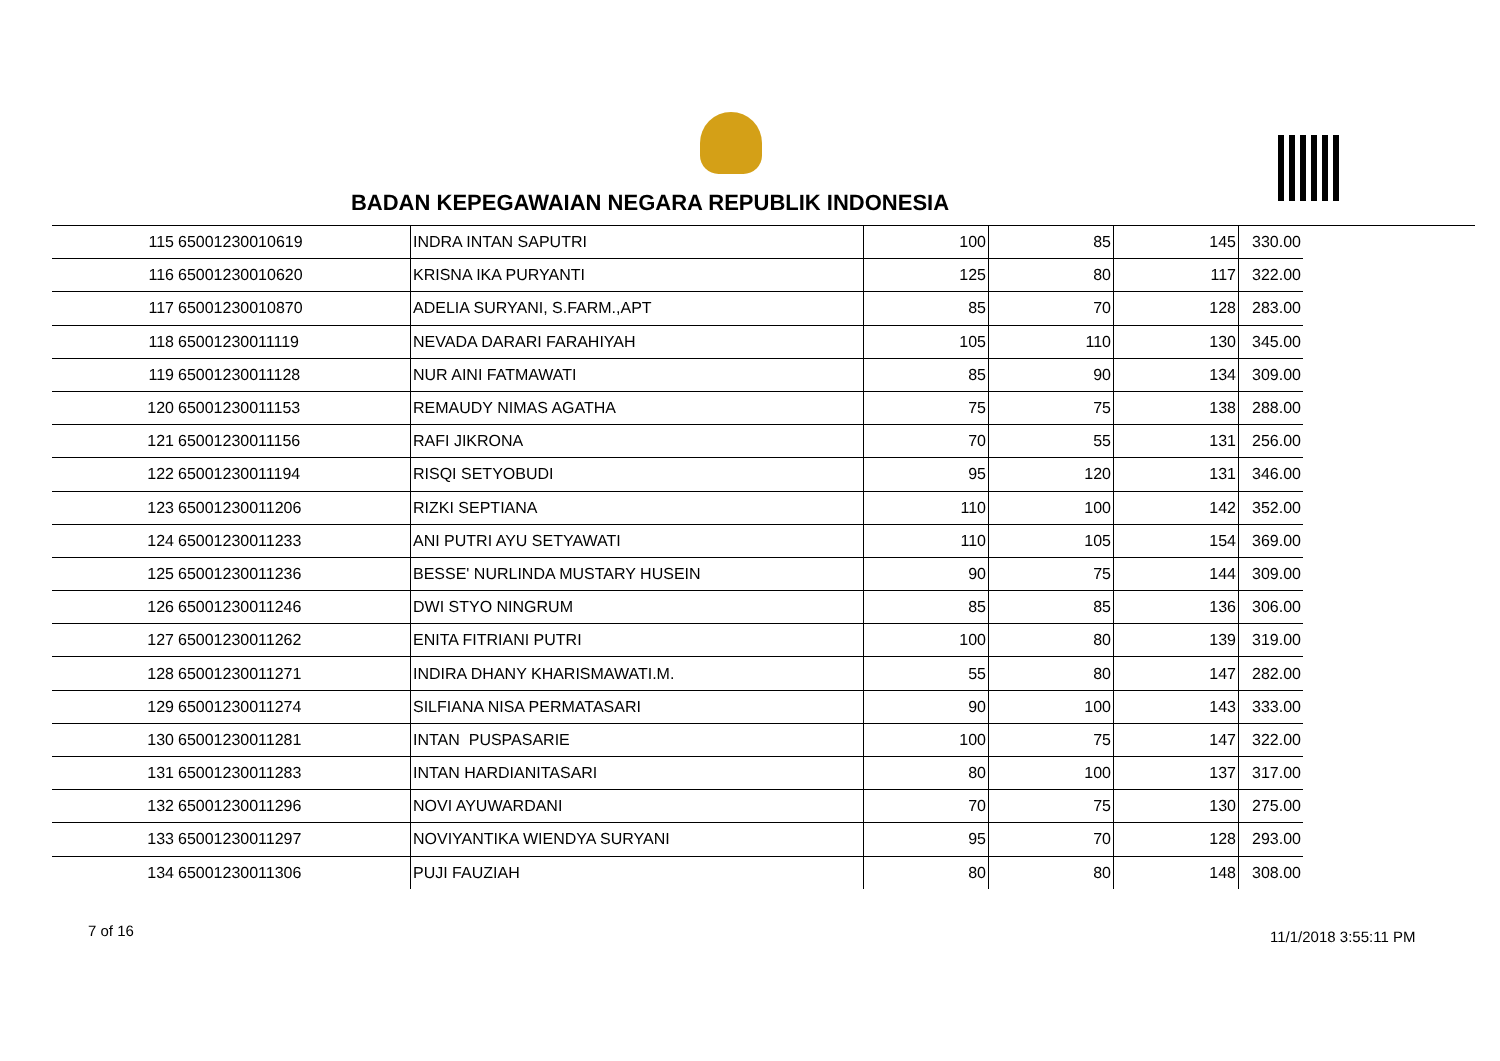BADAN KEPEGAWAIAN NEGARA REPUBLIK INDONESIA
| 115 | 65001230010619 | INDRA INTAN SAPUTRI | 100 | 85 | 145 | 330.00 |
| 116 | 65001230010620 | KRISNA IKA PURYANTI | 125 | 80 | 117 | 322.00 |
| 117 | 65001230010870 | ADELIA SURYANI, S.FARM.,APT | 85 | 70 | 128 | 283.00 |
| 118 | 65001230011119 | NEVADA DARARI FARAHIYAH | 105 | 110 | 130 | 345.00 |
| 119 | 65001230011128 | NUR AINI FATMAWATI | 85 | 90 | 134 | 309.00 |
| 120 | 65001230011153 | REMAUDY NIMAS AGATHA | 75 | 75 | 138 | 288.00 |
| 121 | 65001230011156 | RAFI JIKRONA | 70 | 55 | 131 | 256.00 |
| 122 | 65001230011194 | RISQI SETYOBUDI | 95 | 120 | 131 | 346.00 |
| 123 | 65001230011206 | RIZKI SEPTIANA | 110 | 100 | 142 | 352.00 |
| 124 | 65001230011233 | ANI PUTRI AYU SETYAWATI | 110 | 105 | 154 | 369.00 |
| 125 | 65001230011236 | BESSE' NURLINDA MUSTARY HUSEIN | 90 | 75 | 144 | 309.00 |
| 126 | 65001230011246 | DWI STYO NINGRUM | 85 | 85 | 136 | 306.00 |
| 127 | 65001230011262 | ENITA FITRIANI PUTRI | 100 | 80 | 139 | 319.00 |
| 128 | 65001230011271 | INDIRA DHANY KHARISMAWATI.M. | 55 | 80 | 147 | 282.00 |
| 129 | 65001230011274 | SILFIANA NISA PERMATASARI | 90 | 100 | 143 | 333.00 |
| 130 | 65001230011281 | INTAN PUSPASARIE | 100 | 75 | 147 | 322.00 |
| 131 | 65001230011283 | INTAN HARDIANITASARI | 80 | 100 | 137 | 317.00 |
| 132 | 65001230011296 | NOVI AYUWARDANI | 70 | 75 | 130 | 275.00 |
| 133 | 65001230011297 | NOVIYANTIKA WIENDYA SURYANI | 95 | 70 | 128 | 293.00 |
| 134 | 65001230011306 | PUJI FAUZIAH | 80 | 80 | 148 | 308.00 |
7 of 16 11/1/2018 3:55:11 PM